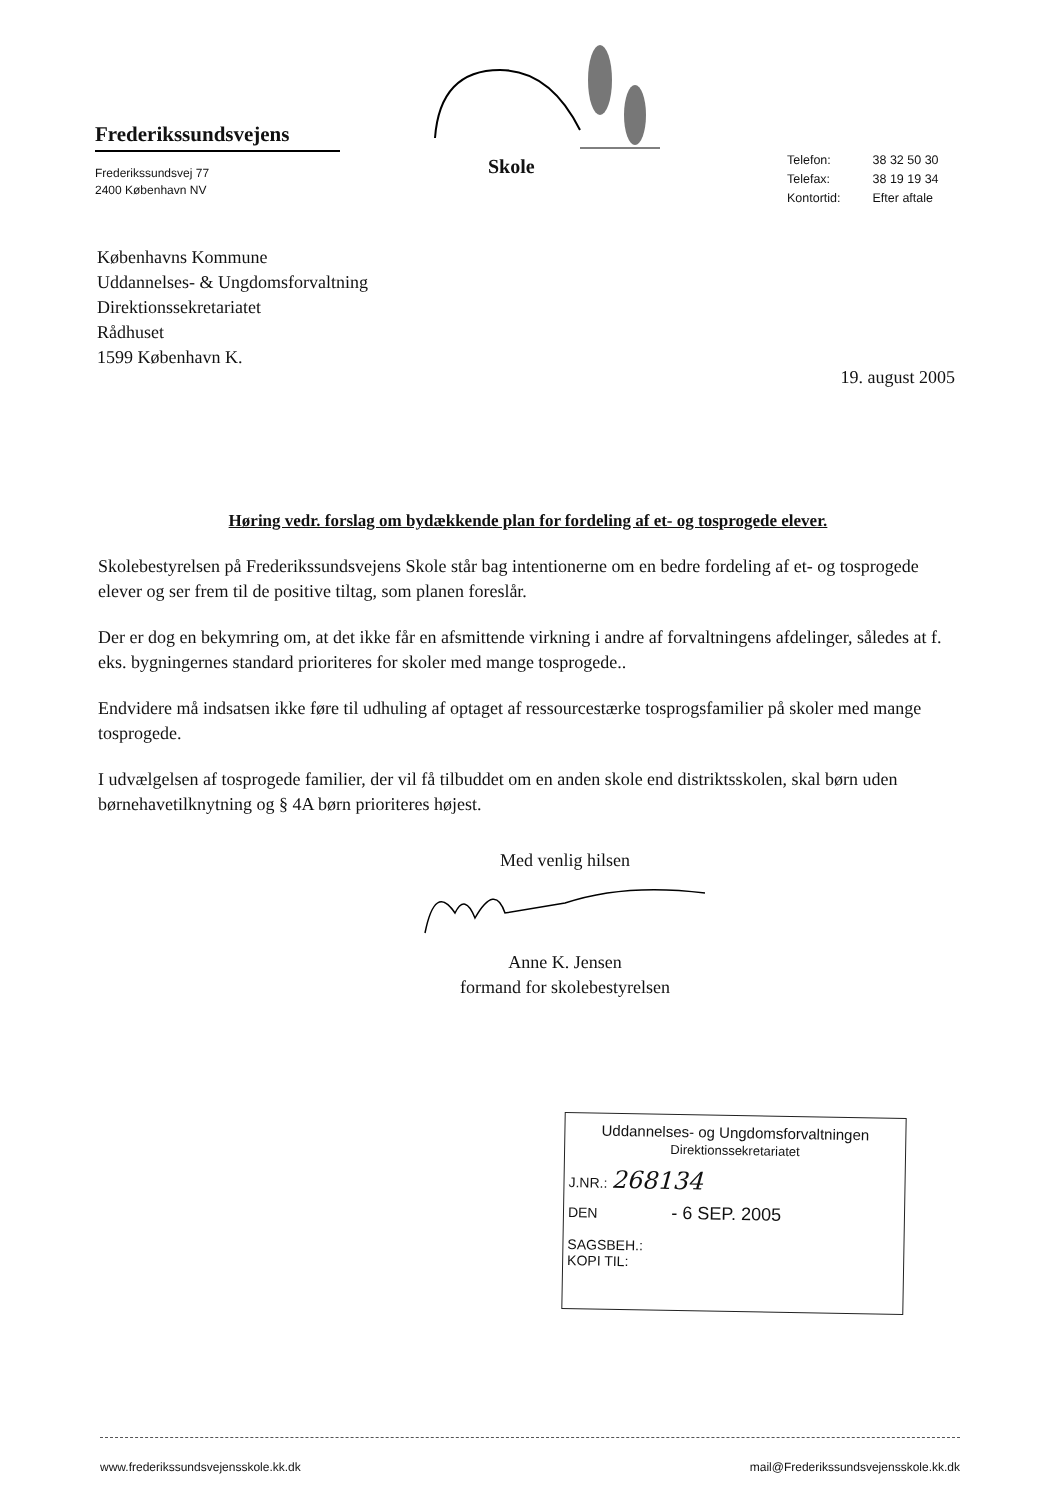Frederikssundsvejens
Frederikssundsvej 77
2400 København NV
Skole
| Telefon: | 38 32 50 30 |
| Telefax: | 38 19 19 34 |
| Kontortid: | Efter aftale |
Københavns Kommune
Uddannelses- & Ungdomsforvaltning
Direktionssekretariatet
Rådhuset
1599 København K.
19. august 2005
Høring vedr. forslag om bydækkende plan for fordeling af et- og tosprogede elever.
Skolebestyrelsen på Frederikssundsvejens Skole står bag intentionerne om en bedre fordeling af et- og tosprogede elever og ser frem til de positive tiltag, som planen foreslår.
Der er dog en bekymring om, at det ikke får en afsmittende virkning i andre af forvaltningens afdelinger, således at f. eks. bygningernes standard prioriteres for skoler med mange tosprogede..
Endvidere må indsatsen ikke føre til udhuling af optaget af ressourcestærke tosprogsfamilier på skoler med mange tosprogede.
I udvælgelsen af tosprogede familier, der vil få tilbuddet om en anden skole end distriktsskolen, skal børn uden børnehavetilknytning og § 4A børn prioriteres højest.
Med venlig hilsen
Anne K. Jensen
formand for skolebestyrelsen
Uddannelses- og Ungdomsforvaltningen
Direktionssekretariatet
J.NR.: 268134
DEN - 6 SEP. 2005
SAGSBEH.:
KOPI TIL:
www.frederikssundsvejensskole.kk.dk mail@Frederikssundsvejensskole.kk.dk